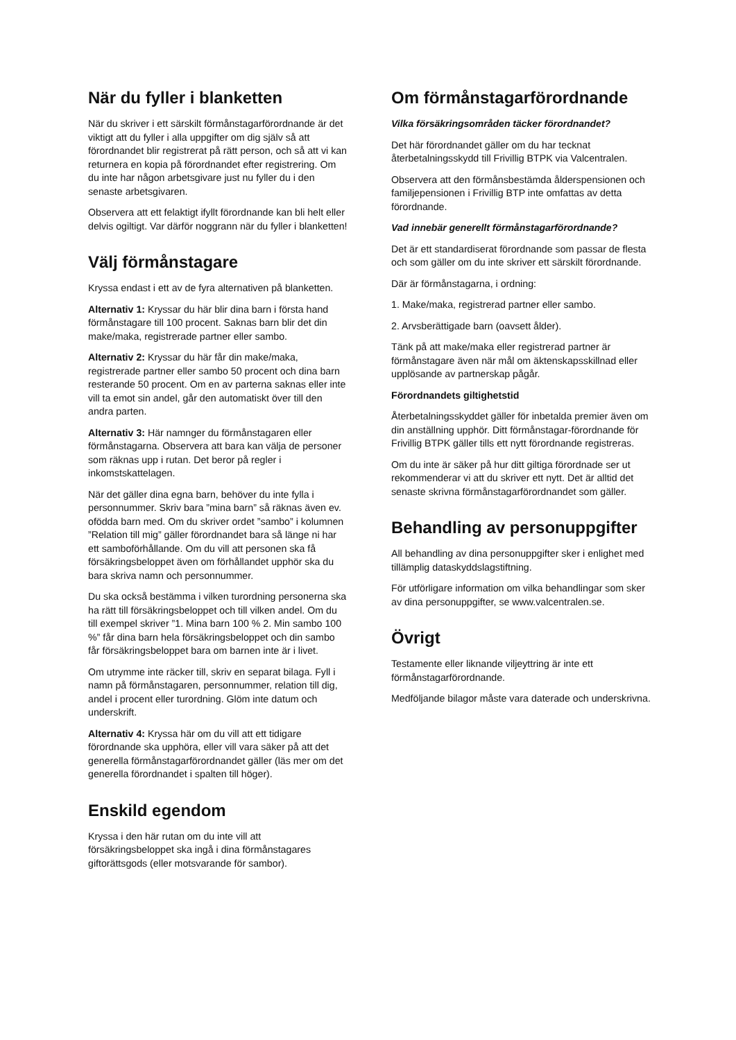När du fyller i blanketten
När du skriver i ett särskilt förmånstagarförordnande är det viktigt att du fyller i alla uppgifter om dig själv så att förordnandet blir registrerat på rätt person, och så att vi kan returnera en kopia på förordnandet efter registrering. Om du inte har någon arbetsgivare just nu fyller du i den senaste arbetsgivaren.
Observera att ett felaktigt ifyllt förordnande kan bli helt eller delvis ogiltigt. Var därför noggrann när du fyller i blanketten!
Välj förmånstagare
Kryssa endast i ett av de fyra alternativen på blanketten.
Alternativ 1: Kryssar du här blir dina barn i första hand förmånstagare till 100 procent. Saknas barn blir det din make/maka, registrerade partner eller sambo.
Alternativ 2: Kryssar du här får din make/maka, registrerade partner eller sambo 50 procent och dina barn resterande 50 procent. Om en av parterna saknas eller inte vill ta emot sin andel, går den automatiskt över till den andra parten.
Alternativ 3: Här namnger du förmånstagaren eller förmånstagarna. Observera att bara kan välja de personer som räknas upp i rutan. Det beror på regler i inkomstskattelagen.
När det gäller dina egna barn, behöver du inte fylla i personnummer. Skriv bara ”mina barn” så räknas även ev. ofödda barn med. Om du skriver ordet ”sambo” i kolumnen ”Relation till mig” gäller förordnandet bara så länge ni har ett samboförhållande. Om du vill att personen ska få försäkringsbeloppet även om förhållandet upphör ska du bara skriva namn och personnummer.
Du ska också bestämma i vilken turordning personerna ska ha rätt till försäkringsbeloppet och till vilken andel. Om du till exempel skriver ”1. Mina barn 100 % 2. Min sambo 100 %” får dina barn hela försäkringsbeloppet och din sambo får försäkringsbeloppet bara om barnen inte är i livet.
Om utrymme inte räcker till, skriv en separat bilaga. Fyll i namn på förmånstagaren, personnummer, relation till dig, andel i procent eller turordning. Glöm inte datum och underskrift.
Alternativ 4: Kryssa här om du vill att ett tidigare förordnande ska upphöra, eller vill vara säker på att det generella förmånstagarförordnandet gäller (läs mer om det generella förordnandet i spalten till höger).
Enskild egendom
Kryssa i den här rutan om du inte vill att försäkringsbeloppet ska ingå i dina förmånstagares giftorättsgods (eller motsvarande för sambor).
Om förmånstagarförordnande
Vilka försäkringsområden täcker förordnandet?
Det här förordnandet gäller om du har tecknat återbetalningsskydd till Frivillig BTPK via Valcentralen.
Observera att den förmånsbestämda ålderspensionen och familjepensionen i Frivillig BTP inte omfattas av detta förordnande.
Vad innebär generellt förmånstagarförordnande?
Det är ett standardiserat förordnande som passar de flesta och som gäller om du inte skriver ett särskilt förordnande.
Där är förmånstagarna, i ordning:
1. Make/maka, registrerad partner eller sambo.
2. Arvsberättigade barn (oavsett ålder).
Tänk på att make/maka eller registrerad partner är förmånstagare även när mål om äktenskapsskillnad eller upplösande av partnerskap pågår.
Förordnandets giltighetstid
Återbetalningsskyddet gäller för inbetalda premier även om din anställning upphör. Ditt förmånstagar-förordnande för Frivillig BTPK gäller tills ett nytt förordnande registreras.
Om du inte är säker på hur ditt giltiga förordnade ser ut rekommenderar vi att du skriver ett nytt. Det är alltid det senaste skrivna förmånstagarförordnandet som gäller.
Behandling av personuppgifter
All behandling av dina personuppgifter sker i enlighet med tillämplig dataskyddslagstiftning.
För utförligare information om vilka behandlingar som sker av dina personuppgifter, se www.valcentralen.se.
Övrigt
Testamente eller liknande viljeyttring är inte ett förmånstagarförordnande.
Medföljande bilagor måste vara daterade och underskrivna.